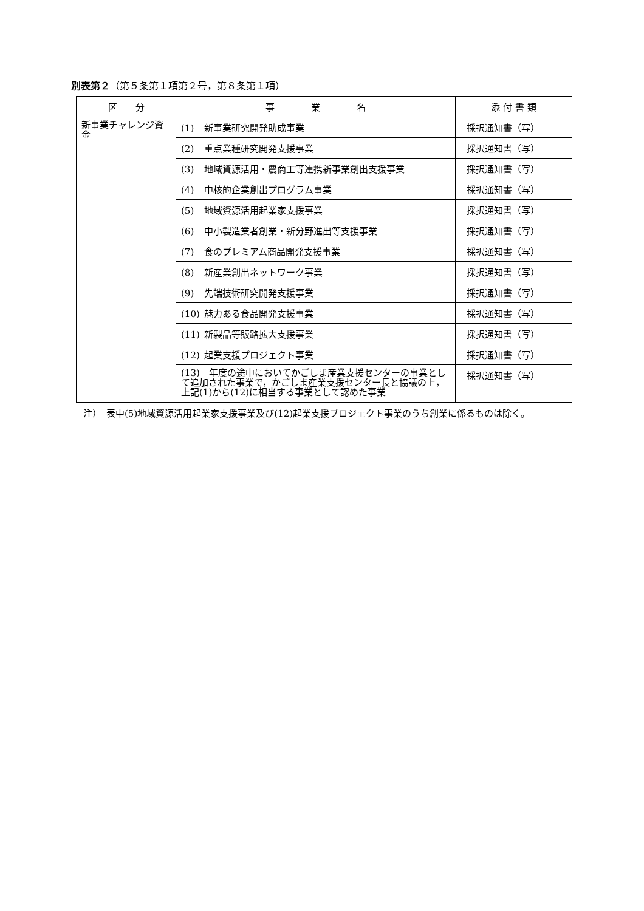別表第２（第５条第１項第２号，第８条第１項）
| 区 分 | 事 業 名 | 添 付 書 類 |
| --- | --- | --- |
| 新事業チャレンジ資金 | (1) 新事業研究開発助成事業 | 採択通知書（写） |
| | (2) 重点業種研究開発支援事業 | 採択通知書（写） |
| | (3) 地域資源活用・農商工等連携新事業創出支援事業 | 採択通知書（写） |
| | (4) 中核的企業創出プログラム事業 | 採択通知書（写） |
| | (5) 地域資源活用起業家支援事業 | 採択通知書（写） |
| | (6) 中小製造業者創業・新分野進出等支援事業 | 採択通知書（写） |
| | (7) 食のプレミアム商品開発支援事業 | 採択通知書（写） |
| | (8) 新産業創出ネットワーク事業 | 採択通知書（写） |
| | (9) 先端技術研究開発支援事業 | 採択通知書（写） |
| | (10) 魅力ある食品開発支援事業 | 採択通知書（写） |
| | (11) 新製品等販路拡大支援事業 | 採択通知書（写） |
| | (12) 起業支援プロジェクト事業 | 採択通知書（写） |
| | (13) 年度の途中においてかごしま産業支援センターの事業として追加された事業で，かごしま産業支援センター長と協議の上，上記(1)から(12)に相当する事業として認めた事業 | 採択通知書（写） |
注）　表中(5)地域資源活用起業家支援事業及び(12)起業支援プロジェクト事業のうち創業に係るものは除く。